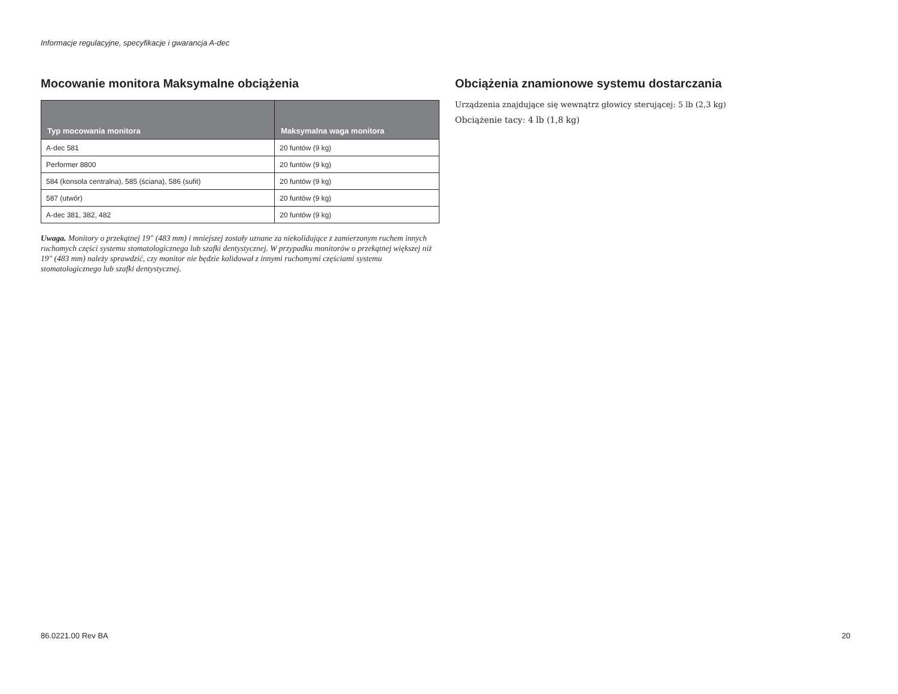Informacje regulacyjne, specyfikacje i gwarancja A-dec
Mocowanie monitora Maksymalne obciążenia
| Typ mocowania monitora | Maksymalna waga monitora |
| --- | --- |
| A-dec 581 | 20 funtów (9 kg) |
| Performer 8800 | 20 funtów (9 kg) |
| 584 (konsola centralna), 585 (ściana), 586 (sufit) | 20 funtów (9 kg) |
| 587 (utwór) | 20 funtów (9 kg) |
| A-dec 381, 382, 482 | 20 funtów (9 kg) |
Uwaga. Monitory o przekątnej 19" (483 mm) i mniejszej zostały uznane za niekolidujące z zamierzonym ruchem innych ruchomych części systemu stomatologicznego lub szafki dentystycznej. W przypadku monitorów o przekątnej większej niż 19" (483 mm) należy sprawdzić, czy monitor nie będzie kolidował z innymi ruchomymi częściami systemu stomatologicznego lub szafki dentystycznej.
Obciążenia znamionowe systemu dostarczania
Urządzenia znajdujące się wewnątrz głowicy sterującej: 5 lb (2,3 kg)
Obciążenie tacy: 4 lb (1,8 kg)
86.0221.00 Rev BA 20